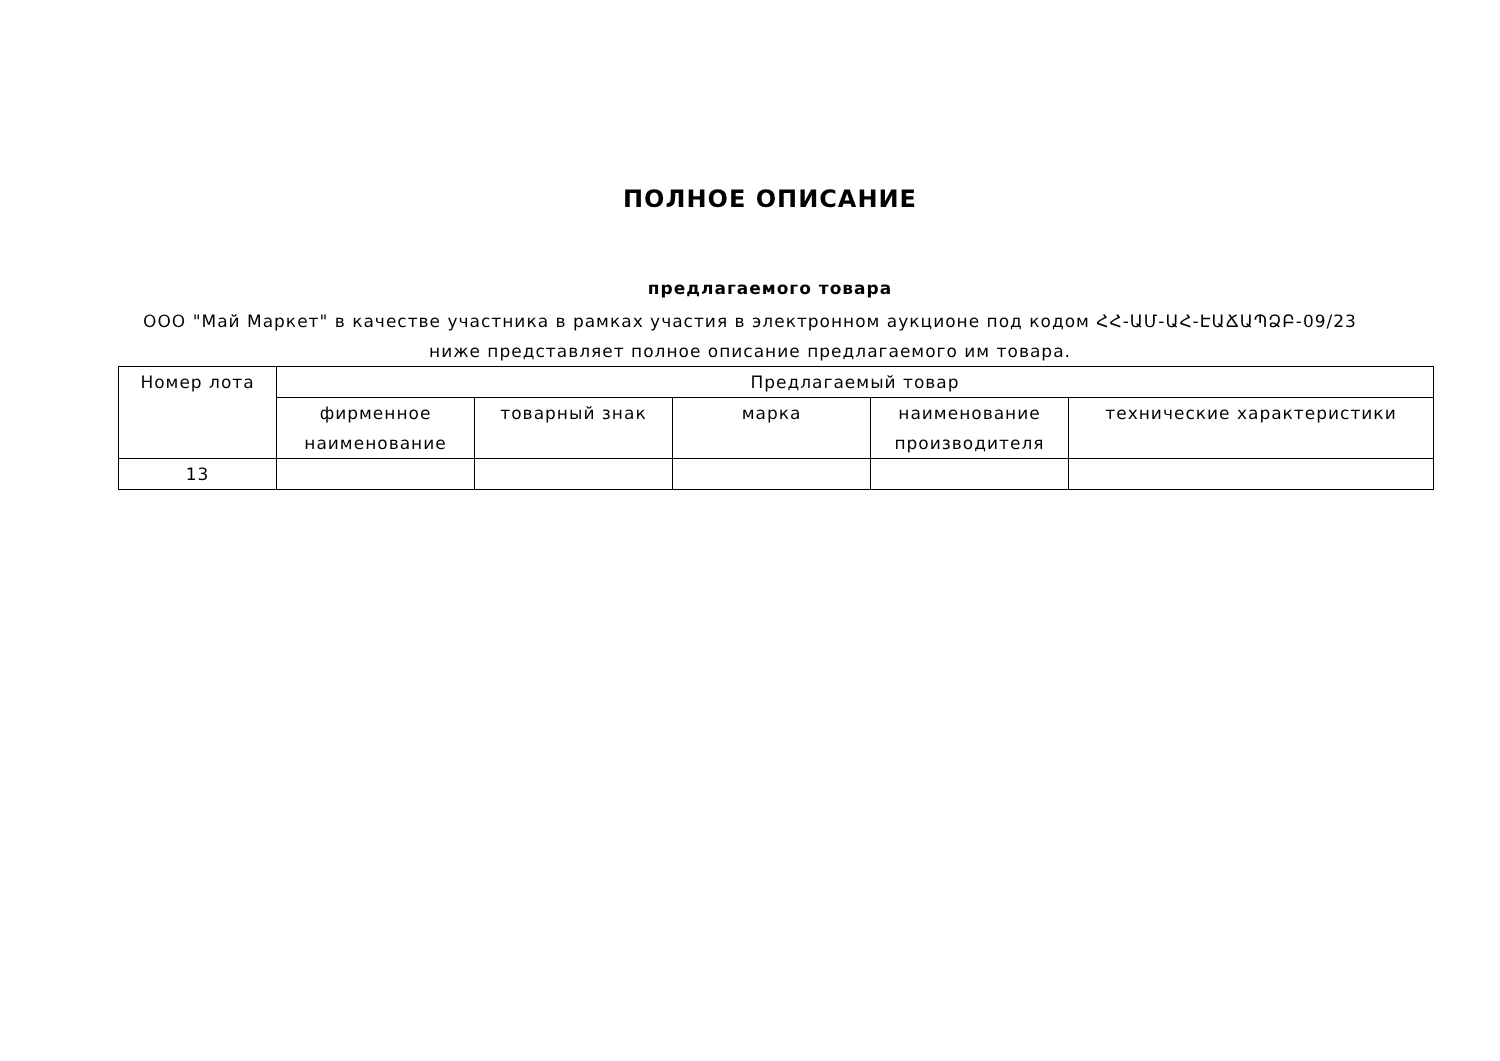ПОЛНОЕ ОПИСАНИЕ
предлагаемого товара
ООО "Май Маркет" в качестве участника в рамках участия в электронном аукционе под кодом ՀՀ-ԱՄ-ԱՀ-ԷԱՃԱՊՁԲ-09/23 ниже представляет полное описание предлагаемого им товара.
| Номер лота | Предлагаемый товар | | | | |
| --- | --- | --- | --- | --- | --- |
| | фирменное наименование | товарный знак | марка | наименование производителя | технические характеристики |
| 13 | | | | | |